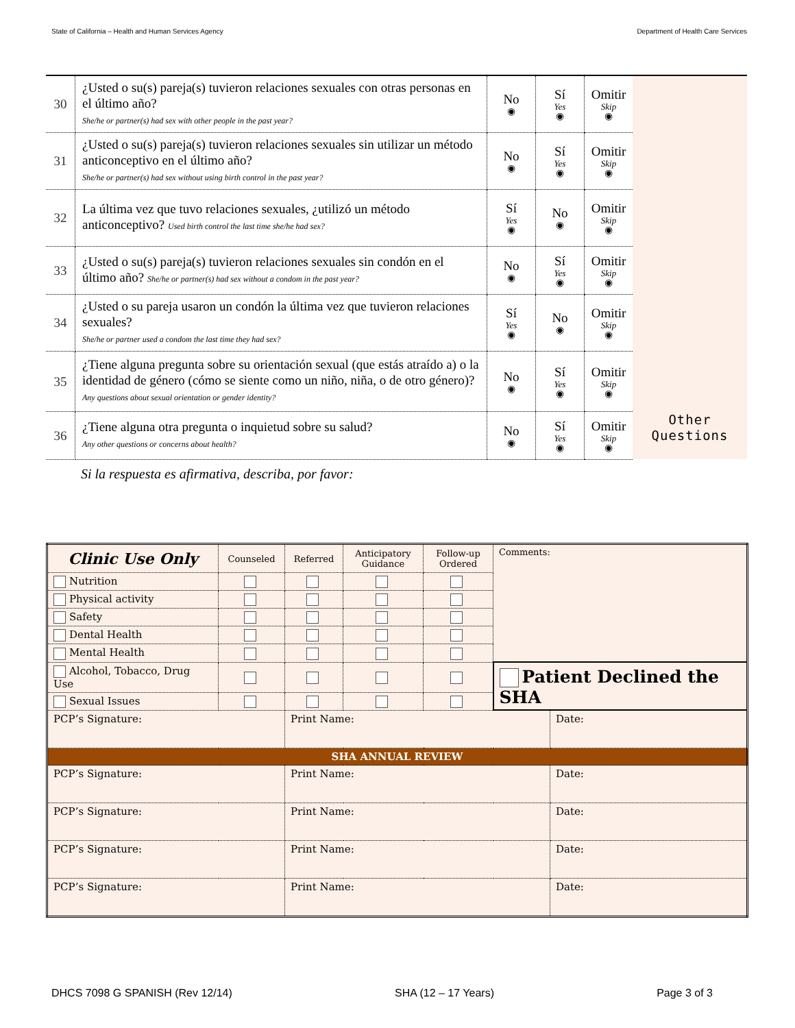State of California – Health and Human Services Agency Department of Health Care Services
| 30 | ¿Usted o su(s) pareja(s) tuvieron relaciones sexuales con otras personas en el último año? She/he or partner(s) had sex with other people in the past year? | No ◉ | Sí Yes ◉ | Omitir Skip ◉ | |
| 31 | ¿Usted o su(s) pareja(s) tuvieron relaciones sexuales sin utilizar un método anticonceptivo en el último año? She/he or partner(s) had sex without using birth control in the past year? | No ◉ | Sí Yes ◉ | Omitir Skip ◉ | |
| 32 | La última vez que tuvo relaciones sexuales, ¿utilizó un método anticonceptivo? Used birth control the last time she/he had sex? | Sí Yes ◉ | No ◉ | Omitir Skip ◉ | |
| 33 | ¿Usted o su(s) pareja(s) tuvieron relaciones sexuales sin condón en el último año? She/he or partner(s) had sex without a condom in the past year? | No ◉ | Sí Yes ◉ | Omitir Skip ◉ | |
| 34 | ¿Usted o su pareja usaron un condón la última vez que tuvieron relaciones sexuales? She/he or partner used a condom the last time they had sex? | Sí Yes ◉ | No ◉ | Omitir Skip ◉ | |
| 35 | ¿Tiene alguna pregunta sobre su orientación sexual (que estás atraído a) o la identidad de género (cómo se siente como un niño, niña, o de otro género)? Any questions about sexual orientation or gender identity? | No ◉ | Sí Yes ◉ | Omitir Skip ◉ | |
| 36 | ¿Tiene alguna otra pregunta o inquietud sobre su salud? Any other questions or concerns about health? | No ◉ | Sí Yes ◉ | Omitir Skip ◉ | Other Questions |
Si la respuesta es afirmativa, describa, por favor:
| Clinic Use Only | Counseled | Referred | Anticipatory Guidance | Follow-up Ordered | Comments: | |
| Nutrition | | | | | | |
| Physical activity | | | | | | |
| Safety | | | | | | |
| Dental Health | | | | | | |
| Mental Health | | | | | | |
| Alcohol, Tobacco, Drug Use | | | | | Patient Declined the SHA | |
| Sexual Issues | | | | | | |
| PCP’s Signature: | | Print Name: | | | | Date: |
| SHA ANNUAL REVIEW | | | | | | |
| PCP’s Signature: | | Print Name: | | | | Date: |
| PCP’s Signature: | | Print Name: | | | | Date: |
| PCP’s Signature: | | Print Name: | | | | Date: |
| PCP’s Signature: | | Print Name: | | | | Date: |
DHCS 7098 G SPANISH (Rev 12/14) SHA (12 – 17 Years) Page 3 of 3